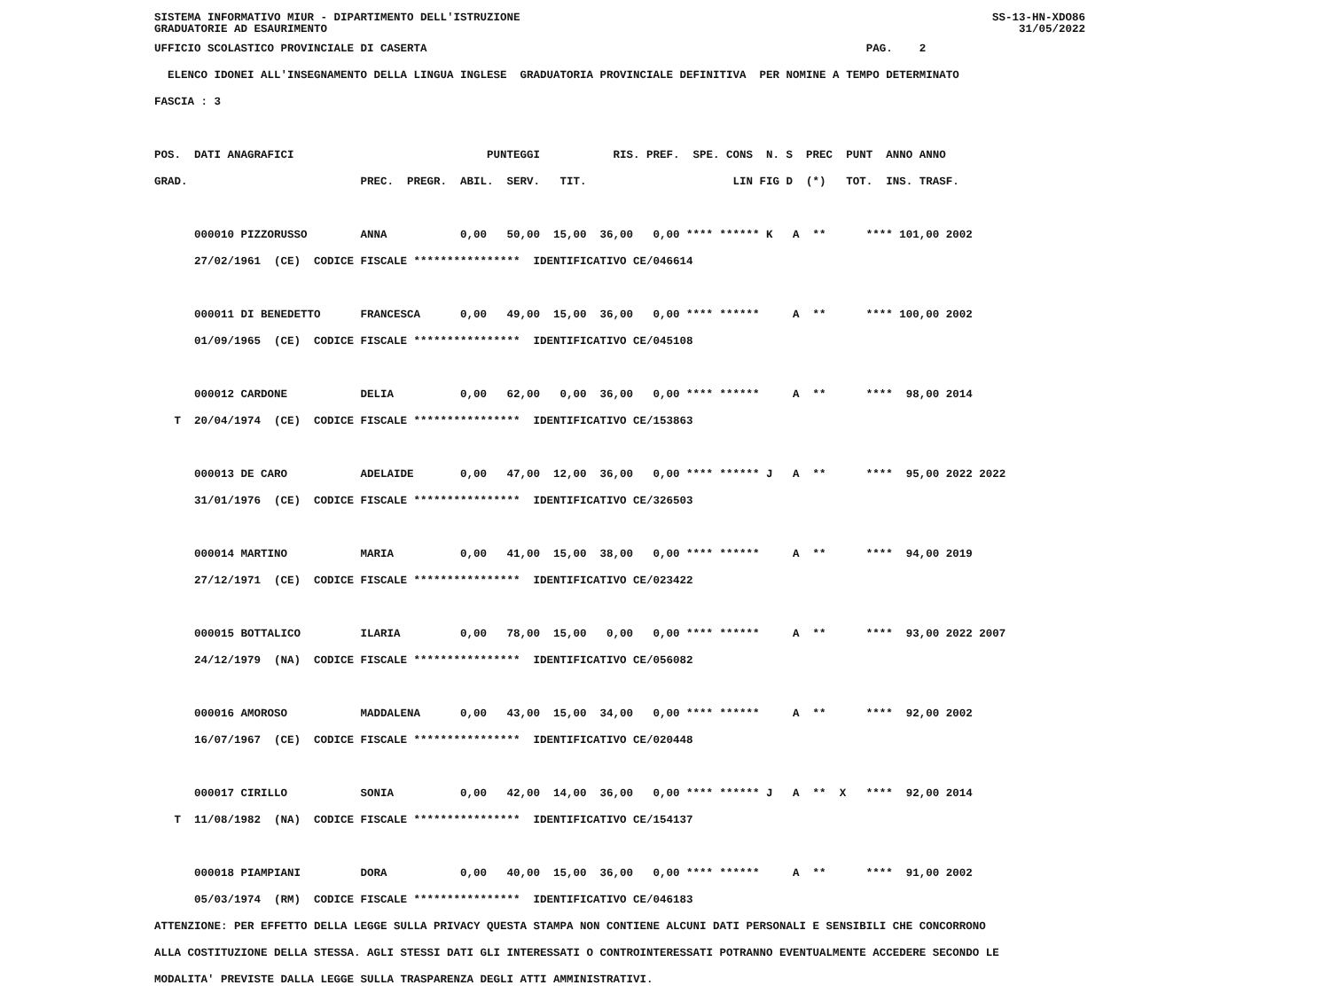SISTEMA INFORMATIVO MIUR - DIPARTIMENTO DELL'ISTRUZIONE
GRADUATORIE AD ESAURIMENTO SS-13-HN-XDO86
31/05/2022
UFFICIO SCOLASTICO PROVINCIALE DI CASERTA                                                                  PAG.    2
  ELENCO IDONEI ALL'INSEGNAMENTO DELLA LINGUA INGLESE  GRADUATORIA PROVINCIALE DEFINITIVA  PER NOMINE A TEMPO DETERMINATO
FASCIA : 3

POS.  DATI ANAGRAFICI                             PUNTEGGI           RIS. PREF.  SPE. CONS  N. S  PREC  PUNT  ANNO ANNO
GRAD.                          PREC.  PREGR.  ABIL.  SERV.   TIT.                      LIN FIG D  (*)   TOT.  INS. TRASF.

      000010 PIZZORUSSO        ANNA           0,00   50,00  15,00  36,00   0,00 **** ****** K   A  **      **** 101,00 2002
      27/02/1961  (CE)  CODICE FISCALE ****************  IDENTIFICATIVO CE/046614

      000011 DI BENEDETTO      FRANCESCA      0,00   49,00  15,00  36,00   0,00 **** ******     A  **      **** 100,00 2002
      01/09/1965  (CE)  CODICE FISCALE ****************  IDENTIFICATIVO CE/045108

      000012 CARDONE           DELIA          0,00   62,00   0,00  36,00   0,00 **** ******     A  **      ****  98,00 2014
   T  20/04/1974  (CE)  CODICE FISCALE ****************  IDENTIFICATIVO CE/153863

      000013 DE CARO           ADELAIDE       0,00   47,00  12,00  36,00   0,00 **** ****** J   A  **      ****  95,00 2022 2022
      31/01/1976  (CE)  CODICE FISCALE ****************  IDENTIFICATIVO CE/326503

      000014 MARTINO           MARIA          0,00   41,00  15,00  38,00   0,00 **** ******     A  **      ****  94,00 2019
      27/12/1971  (CE)  CODICE FISCALE ****************  IDENTIFICATIVO CE/023422

      000015 BOTTALICO         ILARIA         0,00   78,00  15,00   0,00   0,00 **** ******     A  **      ****  93,00 2022 2007
      24/12/1979  (NA)  CODICE FISCALE ****************  IDENTIFICATIVO CE/056082

      000016 AMOROSO           MADDALENA      0,00   43,00  15,00  34,00   0,00 **** ******     A  **      ****  92,00 2002
      16/07/1967  (CE)  CODICE FISCALE ****************  IDENTIFICATIVO CE/020448

      000017 CIRILLO           SONIA          0,00   42,00  14,00  36,00   0,00 **** ****** J   A  **  X   ****  92,00 2014
   T  11/08/1982  (NA)  CODICE FISCALE ****************  IDENTIFICATIVO CE/154137

      000018 PIAMPIANI         DORA           0,00   40,00  15,00  36,00   0,00 **** ******     A  **      ****  91,00 2002
      05/03/1974  (RM)  CODICE FISCALE ****************  IDENTIFICATIVO CE/046183
ATTENZIONE: PER EFFETTO DELLA LEGGE SULLA PRIVACY QUESTA STAMPA NON CONTIENE ALCUNI DATI PERSONALI E SENSIBILI CHE CONCORRONO
ALLA COSTITUZIONE DELLA STESSA. AGLI STESSI DATI GLI INTERESSATI O CONTROINTERESSATI POTRANNO EVENTUALMENTE ACCEDERE SECONDO LE
MODALITA' PREVISTE DALLA LEGGE SULLA TRASPARENZA DEGLI ATTI AMMINISTRATIVI.